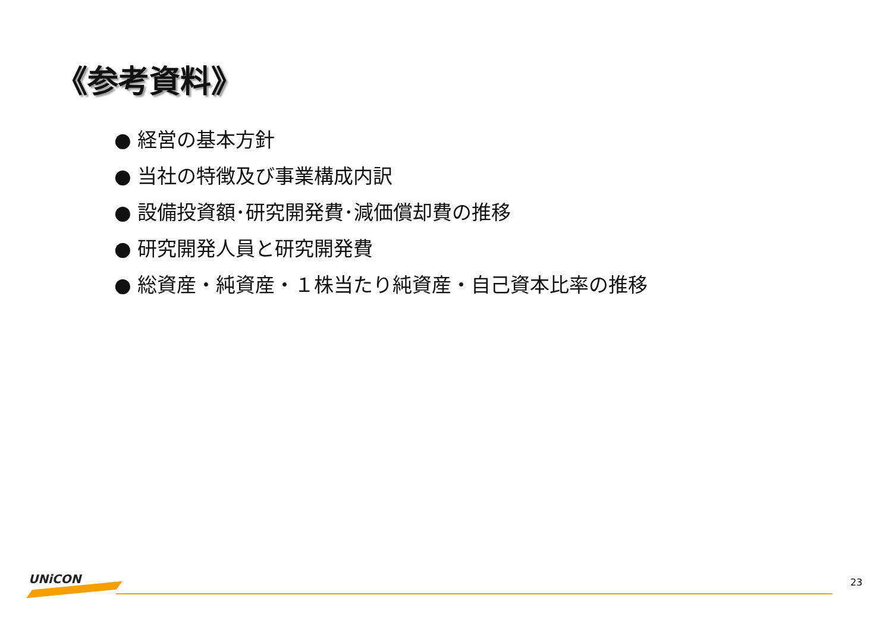《参考資料》
● 経営の基本方針
● 当社の特徴及び事業構成内訳
● 設備投資額･研究開発費･減価償却費の推移
● 研究開発人員と研究開発費
● 総資産・純資産・１株当たり純資産・自己資本比率の推移
UNiCON 23